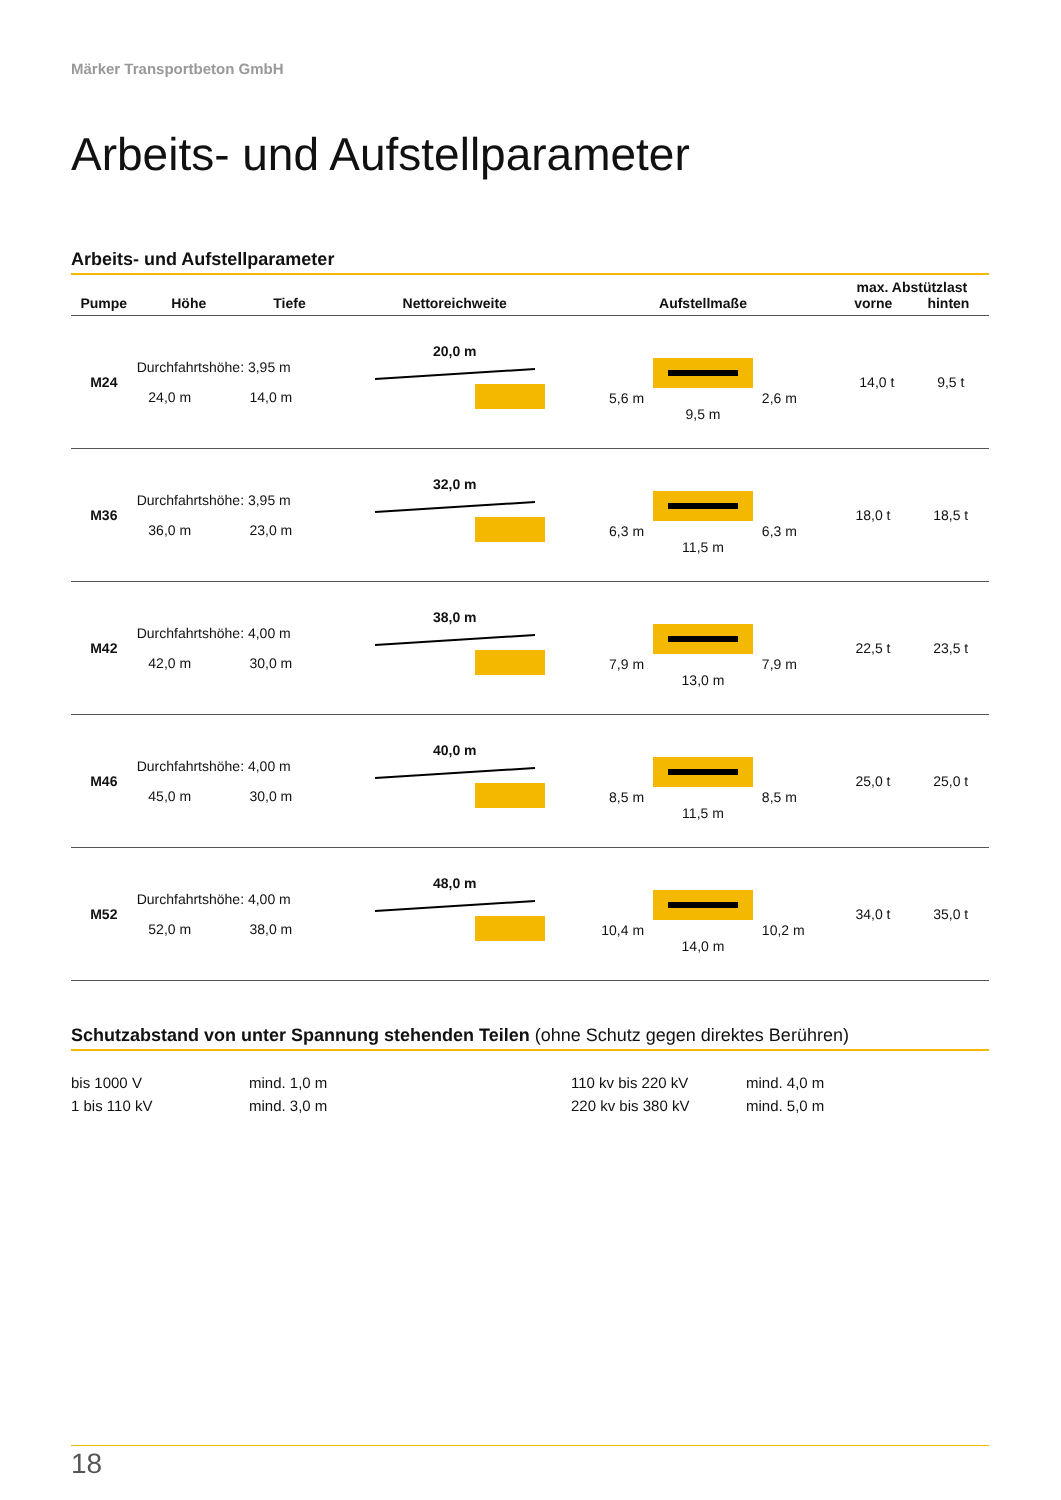Märker Transportbeton GmbH
Arbeits- und Aufstellparameter
Arbeits- und Aufstellparameter
| Pumpe | Höhe | Tiefe | Nettoreichweite | Aufstellmaße | max. Abstützlast vorne hinten |
| --- | --- | --- | --- | --- | --- |
| M24 | Durchfahrtshöhe: 3,95 m 24,0 m 14,0 m | | 20,0 m | 5,6 m 2,6 m 9,5 m | 14,0 t 9,5 t |
| M36 | Durchfahrtshöhe: 3,95 m 36,0 m 23,0 m | | 32,0 m | 6,3 m 6,3 m 11,5 m | 18,0 t 18,5 t |
| M42 | Durchfahrtshöhe: 4,00 m 42,0 m 30,0 m | | 38,0 m | 7,9 m 7,9 m 13,0 m | 22,5 t 23,5 t |
| M46 | Durchfahrtshöhe: 4,00 m 45,0 m 30,0 m | | 40,0 m | 8,5 m 8,5 m 11,5 m | 25,0 t 25,0 t |
| M52 | Durchfahrtshöhe: 4,00 m 52,0 m 38,0 m | | 48,0 m | 10,4 m 10,2 m 14,0 m | 34,0 t 35,0 t |
Schutzabstand von unter Spannung stehenden Teilen (ohne Schutz gegen direktes Berühren)
bis 1000 V
mind. 1,0 m
110 kv bis 220 kV
mind. 4,0 m
1 bis 110 kV
mind. 3,0 m
220 kv bis 380 kV
mind. 5,0 m
18